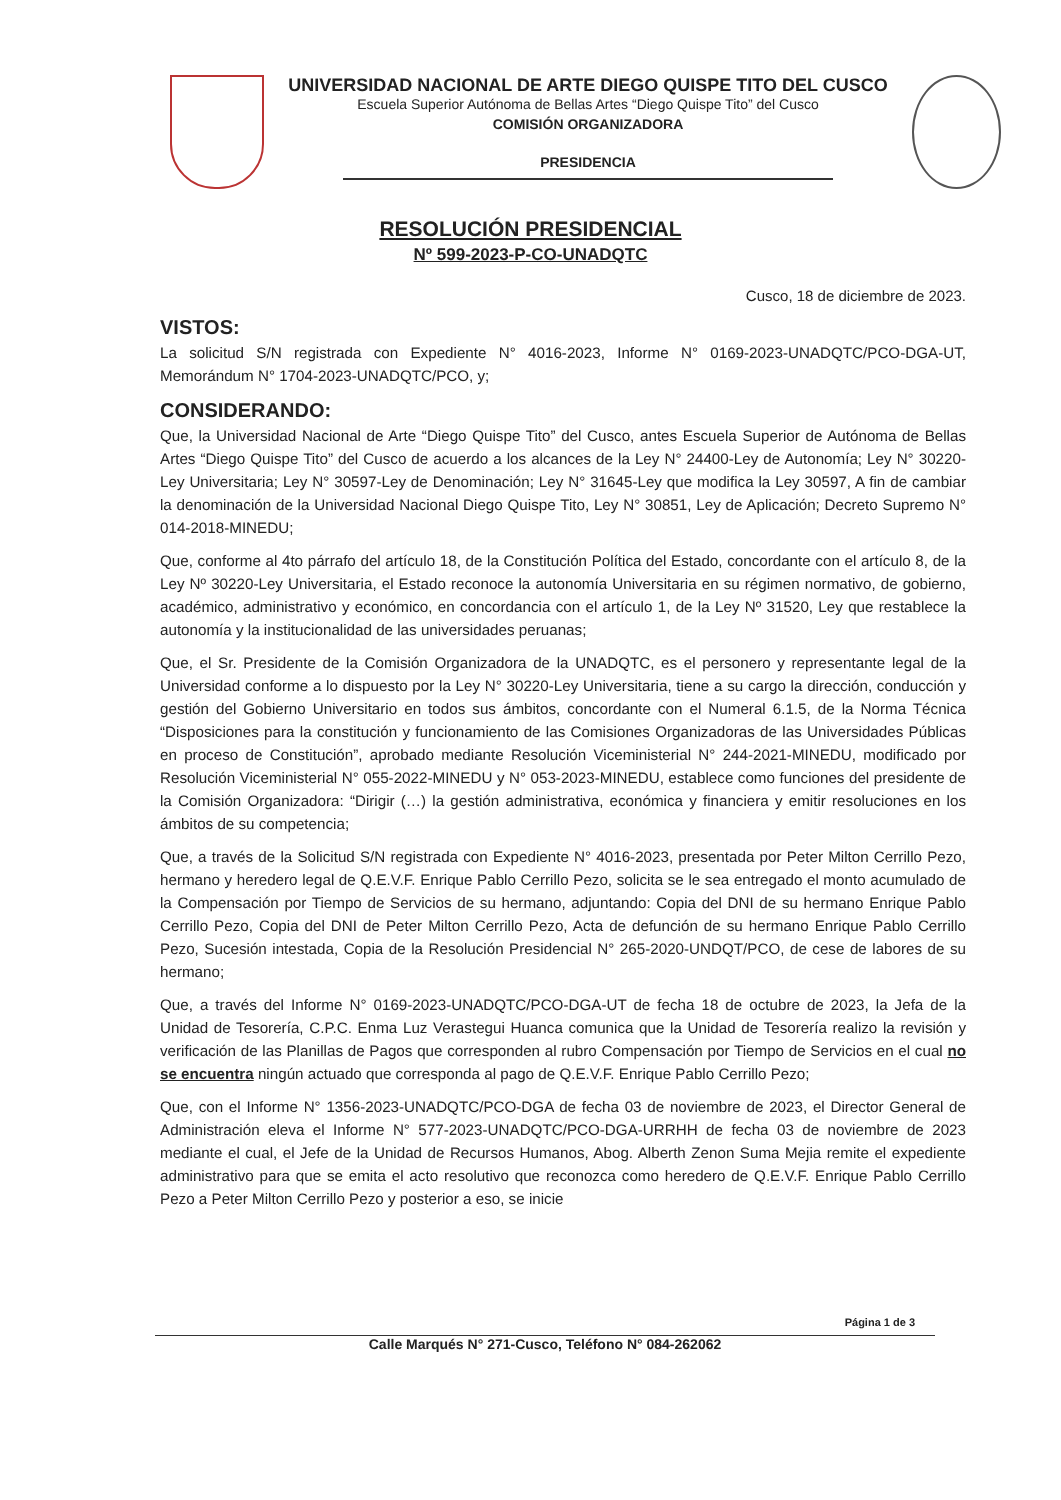UNIVERSIDAD NACIONAL DE ARTE DIEGO QUISPE TITO DEL CUSCO
Escuela Superior Autónoma de Bellas Artes “Diego Quispe Tito” del Cusco
COMISIÓN ORGANIZADORA
PRESIDENCIA
RESOLUCIÓN PRESIDENCIAL
Nº 599-2023-P-CO-UNADQTC
Cusco, 18 de diciembre de 2023.
VISTOS:
La solicitud S/N registrada con Expediente N° 4016-2023, Informe N° 0169-2023-UNADQTC/PCO-DGA-UT, Memorándum N° 1704-2023-UNADQTC/PCO, y;
CONSIDERANDO:
Que, la Universidad Nacional de Arte “Diego Quispe Tito” del Cusco, antes Escuela Superior de Autónoma de Bellas Artes “Diego Quispe Tito” del Cusco de acuerdo a los alcances de la Ley N° 24400-Ley de Autonomía; Ley N° 30220-Ley Universitaria; Ley N° 30597-Ley de Denominación; Ley N° 31645-Ley que modifica la Ley 30597, A fin de cambiar la denominación de la Universidad Nacional Diego Quispe Tito, Ley N° 30851, Ley de Aplicación; Decreto Supremo N° 014-2018-MINEDU;
Que, conforme al 4to párrafo del artículo 18, de la Constitución Política del Estado, concordante con el artículo 8, de la Ley Nº 30220-Ley Universitaria, el Estado reconoce la autonomía Universitaria en su régimen normativo, de gobierno, académico, administrativo y económico, en concordancia con el artículo 1, de la Ley Nº 31520, Ley que restablece la autonomía y la institucionalidad de las universidades peruanas;
Que, el Sr. Presidente de la Comisión Organizadora de la UNADQTC, es el personero y representante legal de la Universidad conforme a lo dispuesto por la Ley N° 30220-Ley Universitaria, tiene a su cargo la dirección, conducción y gestión del Gobierno Universitario en todos sus ámbitos, concordante con el Numeral 6.1.5, de la Norma Técnica “Disposiciones para la constitución y funcionamiento de las Comisiones Organizadoras de las Universidades Públicas en proceso de Constitución”, aprobado mediante Resolución Viceministerial N° 244-2021-MINEDU, modificado por Resolución Viceministerial N° 055-2022-MINEDU y N° 053-2023-MINEDU, establece como funciones del presidente de la Comisión Organizadora: “Dirigir (…) la gestión administrativa, económica y financiera y emitir resoluciones en los ámbitos de su competencia;
Que, a través de la Solicitud S/N registrada con Expediente N° 4016-2023, presentada por Peter Milton Cerrillo Pezo, hermano y heredero legal de Q.E.V.F. Enrique Pablo Cerrillo Pezo, solicita se le sea entregado el monto acumulado de la Compensación por Tiempo de Servicios de su hermano, adjuntando: Copia del DNI de su hermano Enrique Pablo Cerrillo Pezo, Copia del DNI de Peter Milton Cerrillo Pezo, Acta de defunción de su hermano Enrique Pablo Cerrillo Pezo, Sucesión intestada, Copia de la Resolución Presidencial N° 265-2020-UNDQT/PCO, de cese de labores de su hermano;
Que, a través del Informe N° 0169-2023-UNADQTC/PCO-DGA-UT de fecha 18 de octubre de 2023, la Jefa de la Unidad de Tesorería, C.P.C. Enma Luz Verastegui Huanca comunica que la Unidad de Tesorería realizo la revisión y verificación de las Planillas de Pagos que corresponden al rubro Compensación por Tiempo de Servicios en el cual no se encuentra ningún actuado que corresponda al pago de Q.E.V.F. Enrique Pablo Cerrillo Pezo;
Que, con el Informe N° 1356-2023-UNADQTC/PCO-DGA de fecha 03 de noviembre de 2023, el Director General de Administración eleva el Informe N° 577-2023-UNADQTC/PCO-DGA-URRHH de fecha 03 de noviembre de 2023 mediante el cual, el Jefe de la Unidad de Recursos Humanos, Abog. Alberth Zenon Suma Mejia remite el expediente administrativo para que se emita el acto resolutivo que reconozca como heredero de Q.E.V.F. Enrique Pablo Cerrillo Pezo a Peter Milton Cerrillo Pezo y posterior a eso, se inicie
Página 1 de 3
Calle Marqués N° 271-Cusco, Teléfono N° 084-262062